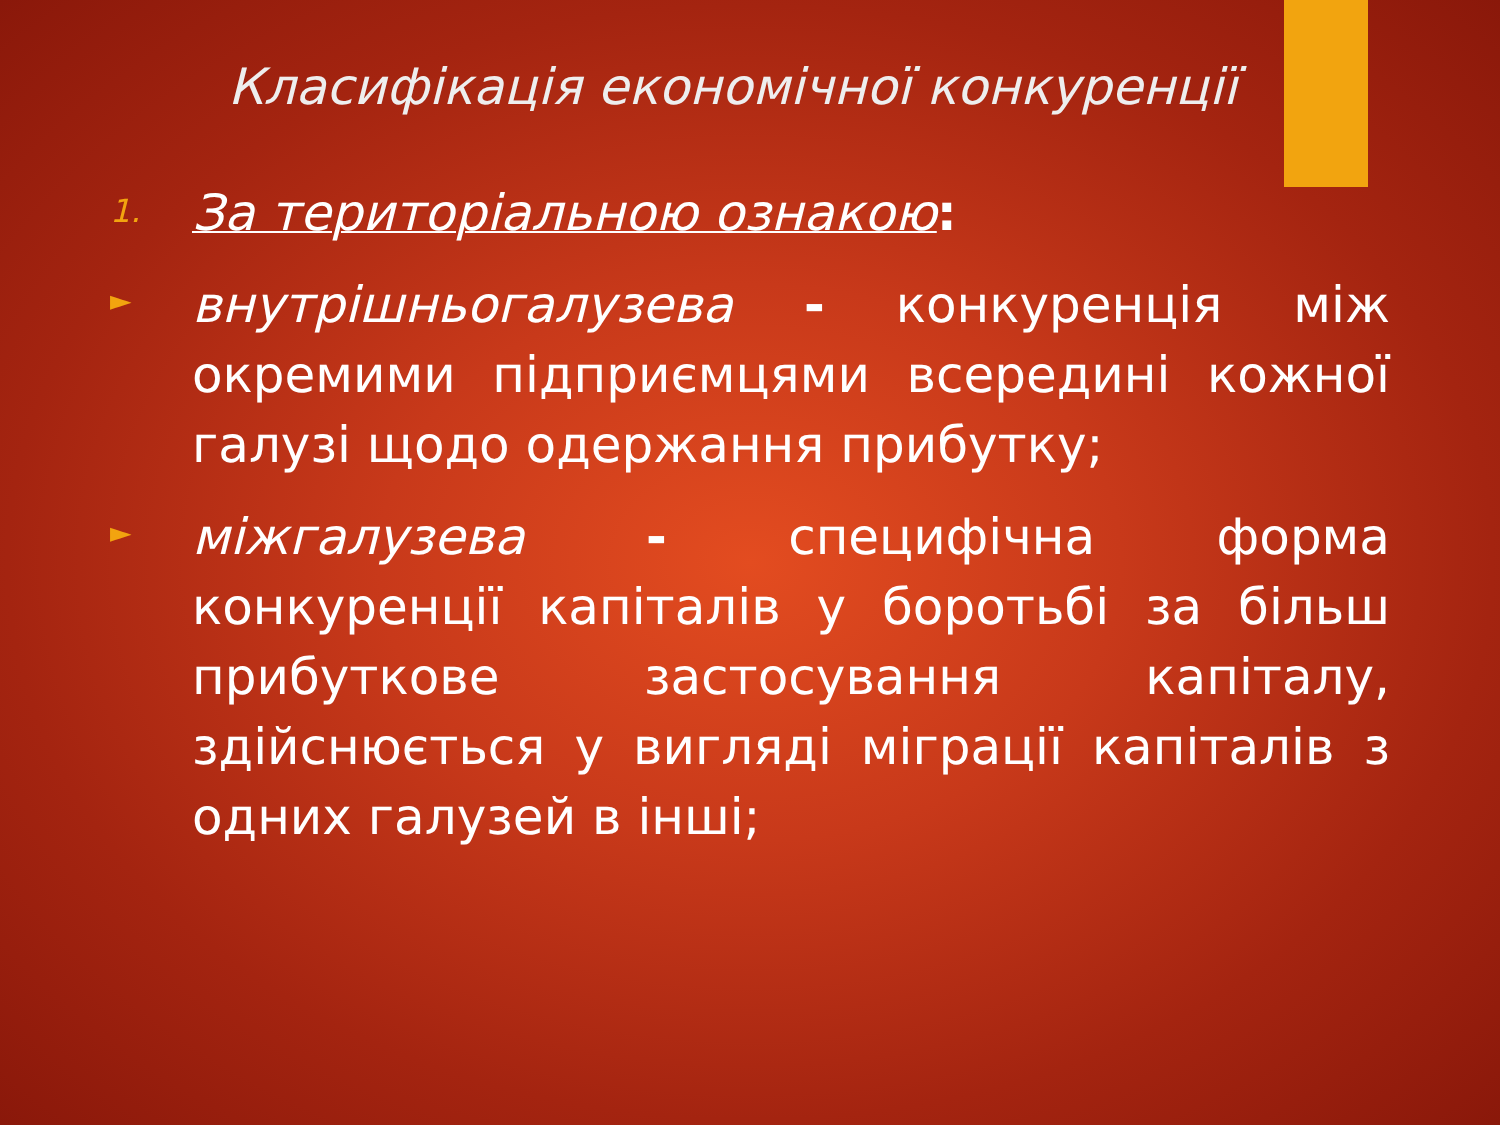Класифікація економічної конкуренції
1.
За територіальною ознакою:
►
внутрішньогалузева - конкуренція між окремими підприємцями всередині кожної галузі щодо одержання прибутку;
►
міжгалузева - специфічна форма конкуренції капіталів у боротьбі за більш прибуткове застосування капіталу, здійснюється у вигляді міграції капіталів з одних галузей в інші;